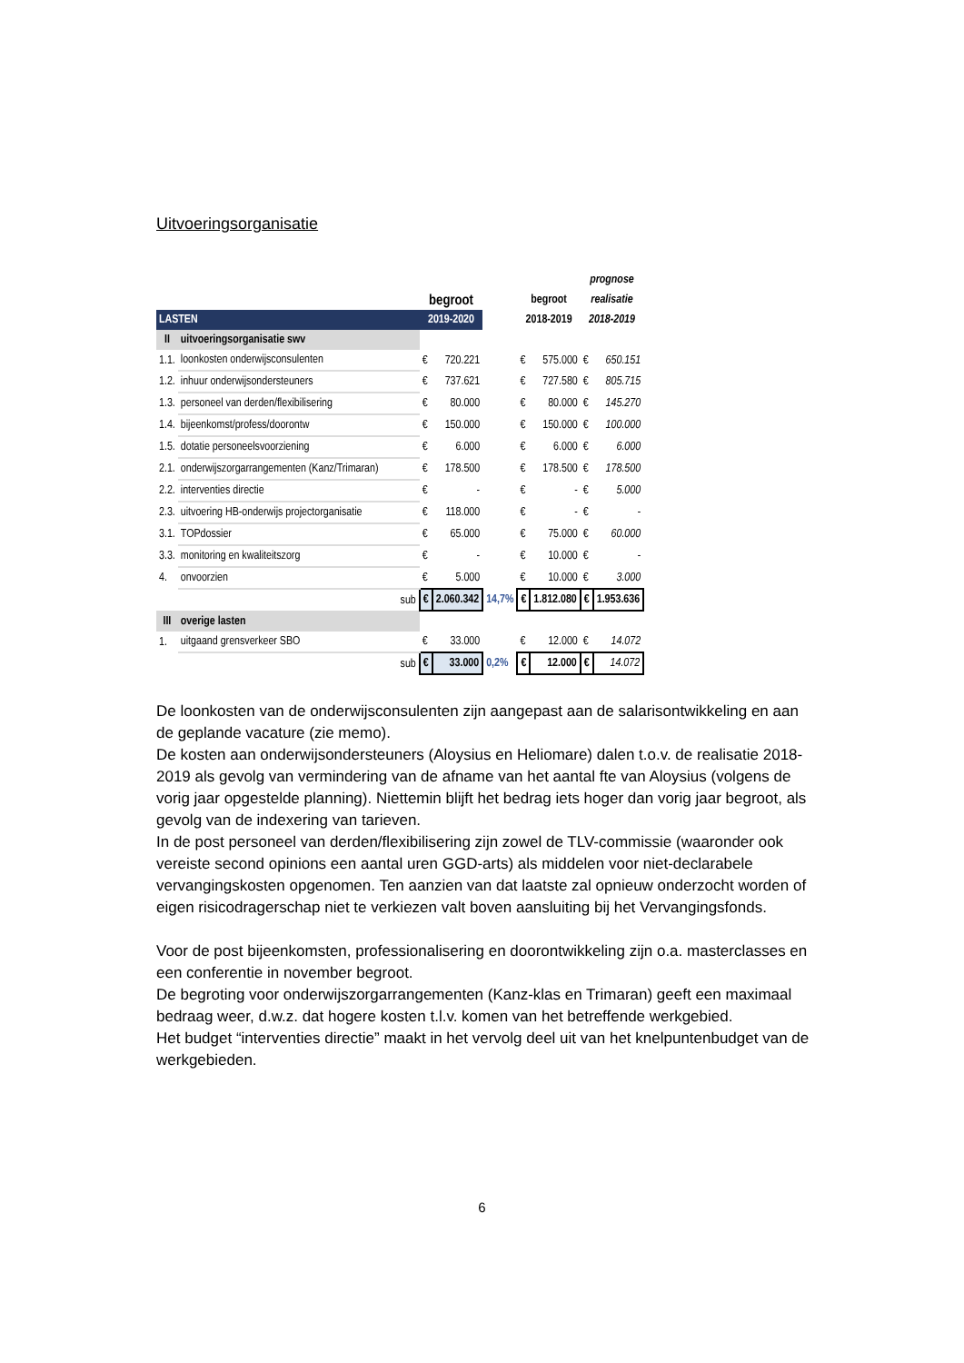Uitvoeringsorganisatie
| | | | | | | | prognose | |
| --- | --- | --- | --- | --- | --- | --- | --- | --- |
| | | begroot | | | begroot | | realisatie | |
| LASTEN | | 2019-2020 | | | 2018-2019 | | 2018-2019 | |
| II | uitvoeringsorganisatie swv | | | | | | | |
| 1.1. | loonkosten onderwijsconsulenten | € | 720.221 | | € | 575.000 | € | 650.151 |
| 1.2. | inhuur onderwijsondersteuners | € | 737.621 | | € | 727.580 | € | 805.715 |
| 1.3. | personeel van derden/flexibilisering | € | 80.000 | | € | 80.000 | € | 145.270 |
| 1.4. | bijeenkomst/profess/doorontw | € | 150.000 | | € | 150.000 | € | 100.000 |
| 1.5. | dotatie personeelsvoorziening | € | 6.000 | | € | 6.000 | € | 6.000 |
| 2.1. | onderwijszorgarrangementen (Kanz/Trimaran) | € | 178.500 | | € | 178.500 | € | 178.500 |
| 2.2. | interventies directie | € | - | | € | - | € | 5.000 |
| 2.3. | uitvoering HB-onderwijs projectorganisatie | € | 118.000 | | € | - | € | - |
| 3.1. | TOPdossier | € | 65.000 | | € | 75.000 | € | 60.000 |
| 3.3. | monitoring en kwaliteitszorg | € | - | | € | 10.000 | € | - |
| 4. | onvoorzien | € | 5.000 | | € | 10.000 | € | 3.000 |
| | sub | € | 2.060.342 | 14,7% | € | 1.812.080 | € | 1.953.636 |
| III | overige lasten | | | | | | | |
| 1. | uitgaand grensverkeer SBO | € | 33.000 | | € | 12.000 | € | 14.072 |
| | sub | € | 33.000 | 0,2% | € | 12.000 | € | 14.072 |
De loonkosten van de onderwijsconsulenten zijn aangepast aan de salarisontwikkeling en aan de geplande vacature (zie memo).
De kosten aan onderwijsondersteuners (Aloysius en Heliomare) dalen t.o.v. de realisatie 2018-2019 als gevolg van vermindering van de afname van het aantal fte van Aloysius (volgens de vorig jaar opgestelde planning). Niettemin blijft het bedrag iets hoger dan vorig jaar begroot, als gevolg van de indexering van tarieven.
In de post personeel van derden/flexibilisering zijn zowel de TLV-commissie (waaronder ook vereiste second opinions een aantal uren GGD-arts) als middelen voor niet-declarabele vervangingskosten opgenomen. Ten aanzien van dat laatste zal opnieuw onderzocht worden of eigen risicodragerschap niet te verkiezen valt boven aansluiting bij het Vervangingsfonds.
Voor de post bijeenkomsten, professionalisering en doorontwikkeling zijn o.a. masterclasses en een conferentie in november begroot.
De begroting voor onderwijszorgarrangementen (Kanz-klas en Trimaran) geeft een maximaal bedraag weer, d.w.z. dat hogere kosten t.l.v. komen van het betreffende werkgebied.
Het budget “interventies directie” maakt in het vervolg deel uit van het knelpuntenbudget van de werkgebieden.
6